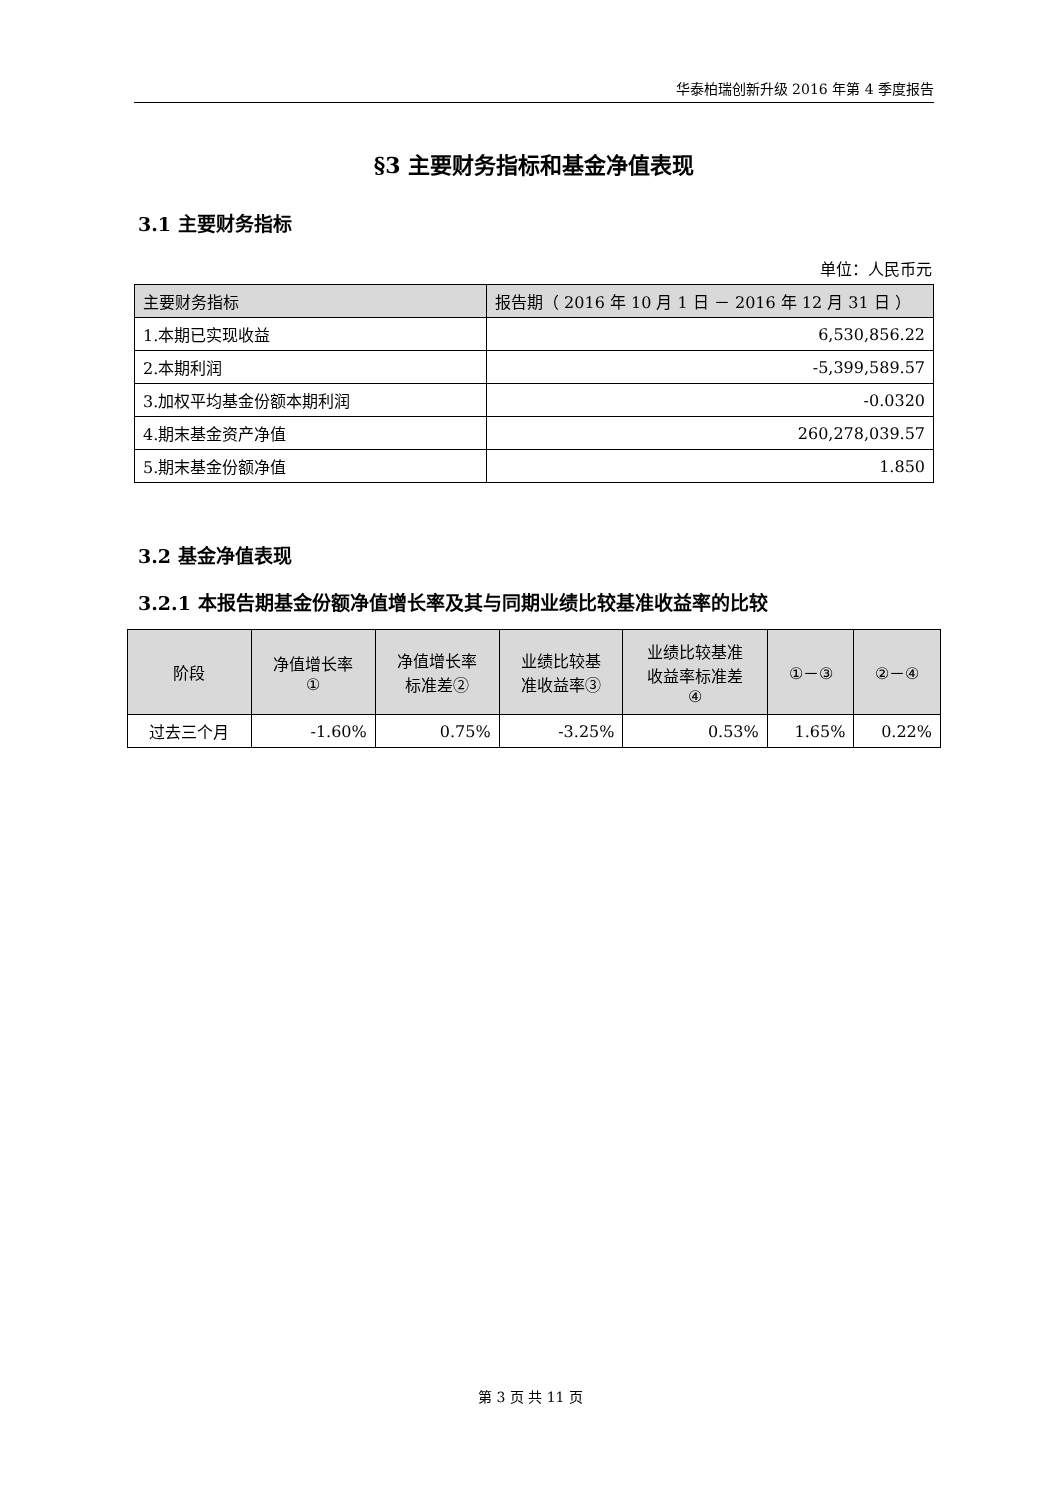华泰柏瑞创新升级 2016 年第 4 季度报告
§3 主要财务指标和基金净值表现
3.1 主要财务指标
单位：人民币元
| 主要财务指标 | 报告期（ 2016 年 10 月 1 日 － 2016 年 12 月 31 日 ） |
| --- | --- |
| 1.本期已实现收益 | 6,530,856.22 |
| 2.本期利润 | -5,399,589.57 |
| 3.加权平均基金份额本期利润 | -0.0320 |
| 4.期末基金资产净值 | 260,278,039.57 |
| 5.期末基金份额净值 | 1.850 |
3.2 基金净值表现
3.2.1 本报告期基金份额净值增长率及其与同期业绩比较基准收益率的比较
| 阶段 | 净值增长率 ① | 净值增长率 标准差② | 业绩比较基 准收益率③ | 业绩比较基准 收益率标准差 ④ | ①－③ | ②－④ |
| --- | --- | --- | --- | --- | --- | --- |
| 过去三个月 | -1.60% | 0.75% | -3.25% | 0.53% | 1.65% | 0.22% |
第 3 页 共 11 页